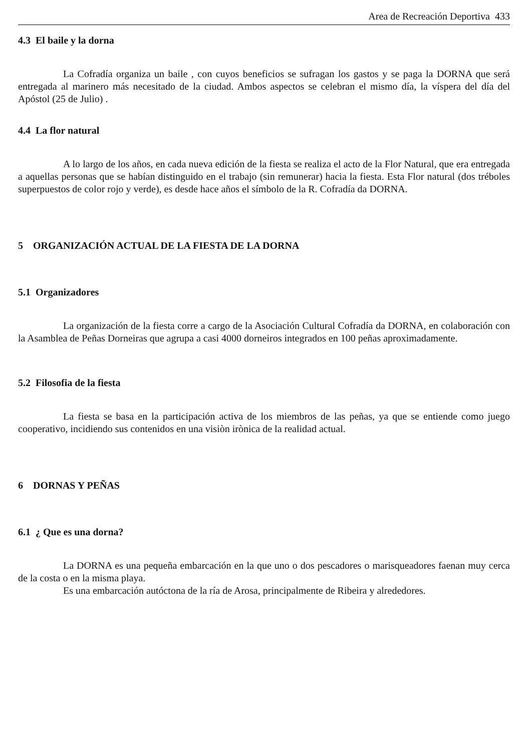Area de Recreación Deportiva 433
4.3 El baile y la dorna
La Cofradía organiza un baile , con cuyos beneficios se sufragan los gastos y se paga la DORNA que será entregada al marinero más necesitado de la ciudad. Ambos aspectos se celebran el mismo día, la víspera del día del Apóstol (25 de Julio) .
4.4 La flor natural
A lo largo de los años, en cada nueva edición de la fiesta se realiza el acto de la Flor Natural, que era entregada a aquellas personas que se habían distinguido en el trabajo (sin remunerar) hacia la fiesta. Esta Flor natural (dos tréboles superpuestos de color rojo y verde), es desde hace años el símbolo de la R. Cofradía da DORNA.
5 ORGANIZACIÓN ACTUAL DE LA FIESTA DE LA DORNA
5.1 Organizadores
La organización de la fiesta corre a cargo de la Asociación Cultural Cofradía da DORNA, en colaboración con la Asamblea de Peñas Dorneiras que agrupa a casi 4000 dorneiros integrados en 100 peñas aproximadamente.
5.2 Filosofia de la fiesta
La fiesta se basa en la participación activa de los miembros de las peñas, ya que se entiende como juego cooperativo, incidiendo sus contenidos en una visiòn irònica de la realidad actual.
6 DORNAS Y PEÑAS
6.1 ¿ Que es una dorna?
La DORNA es una pequeña embarcación en la que uno o dos pescadores o marisqueadores faenan muy cerca de la costa o en la misma playa.
Es una embarcación autóctona de la ría de Arosa, principalmente de Ribeira y alrededores.